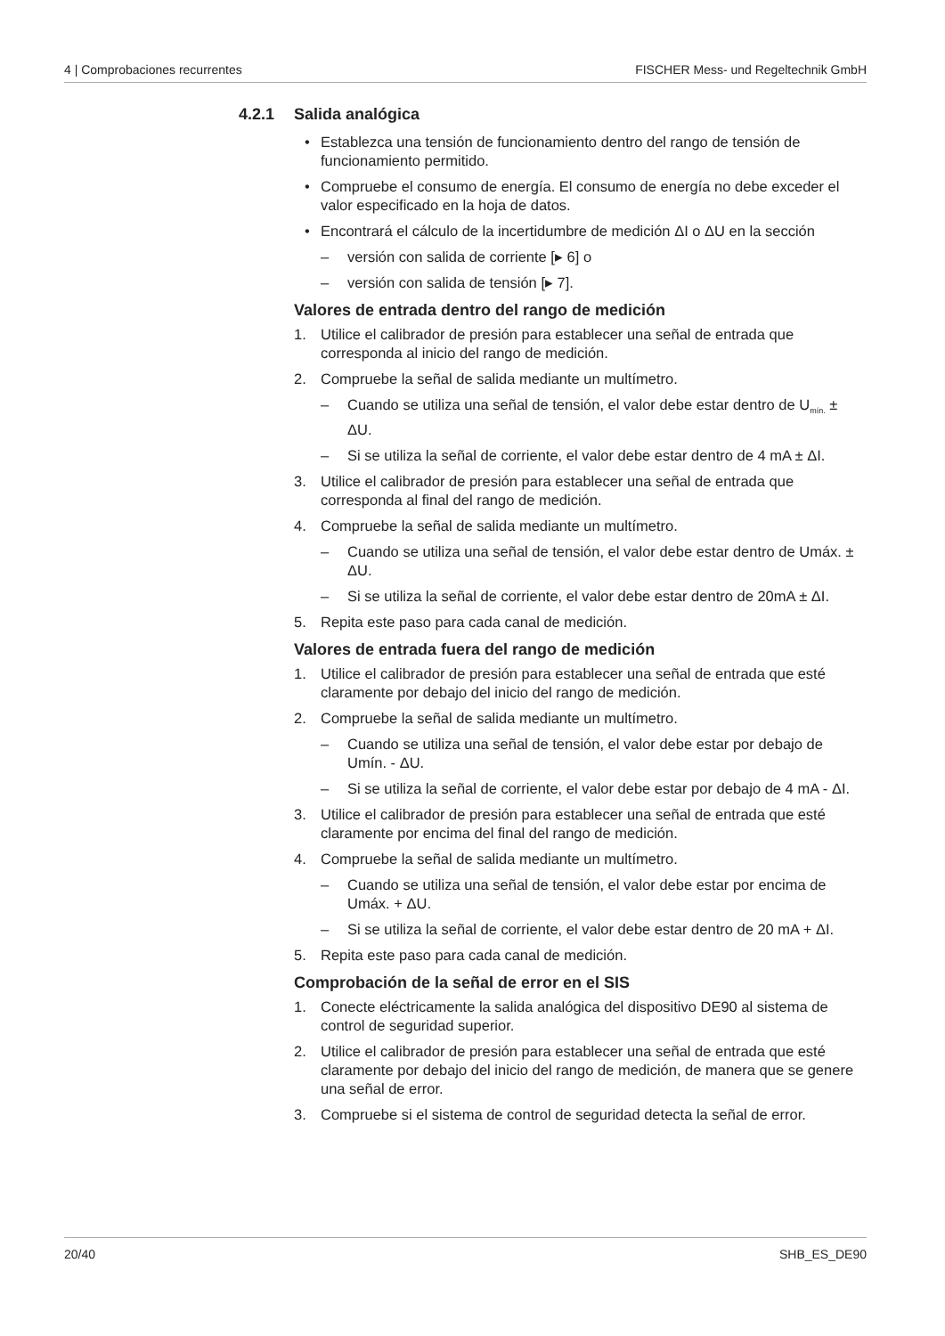4 | Comprobaciones recurrentes FISCHER Mess- und Regeltechnik GmbH
4.2.1 Salida analógica
• Establezca una tensión de funcionamiento dentro del rango de tensión de funcionamiento permitido.
• Compruebe el consumo de energía. El consumo de energía no debe exceder el valor especificado en la hoja de datos.
• Encontrará el cálculo de la incertidumbre de medición ΔI o ΔU en la sección
– versión con salida de corriente [▸ 6] o
– versión con salida de tensión [▸ 7].
Valores de entrada dentro del rango de medición
1. Utilice el calibrador de presión para establecer una señal de entrada que corresponda al inicio del rango de medición.
2. Compruebe la señal de salida mediante un multímetro.
– Cuando se utiliza una señal de tensión, el valor debe estar dentro de U<sub>mín.</sub> ± ΔU.
– Si se utiliza la señal de corriente, el valor debe estar dentro de 4 mA ± ΔI.
3. Utilice el calibrador de presión para establecer una señal de entrada que corresponda al final del rango de medición.
4. Compruebe la señal de salida mediante un multímetro.
– Cuando se utiliza una señal de tensión, el valor debe estar dentro de Umáx. ± ΔU.
– Si se utiliza la señal de corriente, el valor debe estar dentro de 20mA ± ΔI.
5. Repita este paso para cada canal de medición.
Valores de entrada fuera del rango de medición
1. Utilice el calibrador de presión para establecer una señal de entrada que esté claramente por debajo del inicio del rango de medición.
2. Compruebe la señal de salida mediante un multímetro.
– Cuando se utiliza una señal de tensión, el valor debe estar por debajo de Umín. - ΔU.
– Si se utiliza la señal de corriente, el valor debe estar por debajo de 4 mA - ΔI.
3. Utilice el calibrador de presión para establecer una señal de entrada que esté claramente por encima del final del rango de medición.
4. Compruebe la señal de salida mediante un multímetro.
– Cuando se utiliza una señal de tensión, el valor debe estar por encima de Umáx. + ΔU.
– Si se utiliza la señal de corriente, el valor debe estar dentro de 20 mA + ΔI.
5. Repita este paso para cada canal de medición.
Comprobación de la señal de error en el SIS
1. Conecte eléctricamente la salida analógica del dispositivo DE90 al sistema de control de seguridad superior.
2. Utilice el calibrador de presión para establecer una señal de entrada que esté claramente por debajo del inicio del rango de medición, de manera que se genere una señal de error.
3. Compruebe si el sistema de control de seguridad detecta la señal de error.
20/40 SHB_ES_DE90